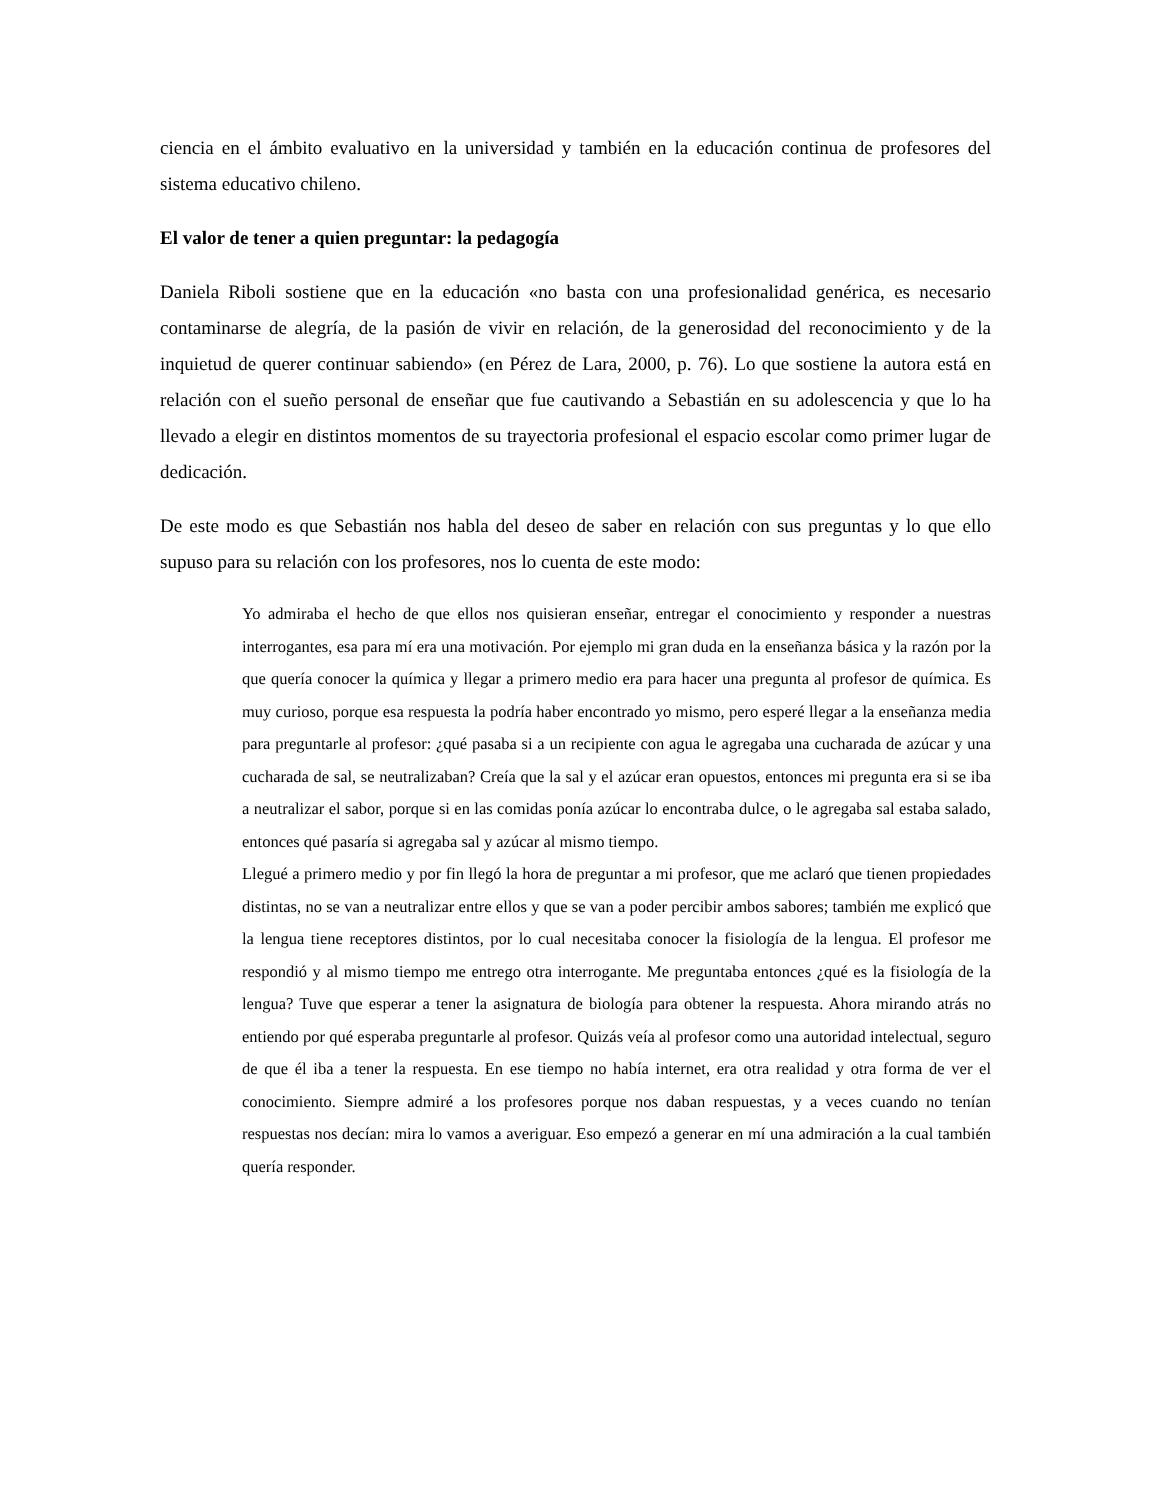ciencia en el ámbito evaluativo en la universidad y también en la educación continua de profesores del sistema educativo chileno.
El valor de tener a quien preguntar: la pedagogía
Daniela Riboli sostiene que en la educación «no basta con una profesionalidad genérica, es necesario contaminarse de alegría, de la pasión de vivir en relación, de la generosidad del reconocimiento y de la inquietud de querer continuar sabiendo» (en Pérez de Lara, 2000, p. 76). Lo que sostiene la autora está en relación con el sueño personal de enseñar que fue cautivando a Sebastián en su adolescencia y que lo ha llevado a elegir en distintos momentos de su trayectoria profesional el espacio escolar como primer lugar de dedicación.
De este modo es que Sebastián nos habla del deseo de saber en relación con sus preguntas y lo que ello supuso para su relación con los profesores, nos lo cuenta de este modo:
Yo admiraba el hecho de que ellos nos quisieran enseñar, entregar el conocimiento y responder a nuestras interrogantes, esa para mí era una motivación. Por ejemplo mi gran duda en la enseñanza básica y la razón por la que quería conocer la química y llegar a primero medio era para hacer una pregunta al profesor de química. Es muy curioso, porque esa respuesta la podría haber encontrado yo mismo, pero esperé llegar a la enseñanza media para preguntarle al profesor: ¿qué pasaba si a un recipiente con agua le agregaba una cucharada de azúcar y una cucharada de sal, se neutralizaban? Creía que la sal y el azúcar eran opuestos, entonces mi pregunta era si se iba a neutralizar el sabor, porque si en las comidas ponía azúcar lo encontraba dulce, o le agregaba sal estaba salado, entonces qué pasaría si agregaba sal y azúcar al mismo tiempo.
Llegué a primero medio y por fin llegó la hora de preguntar a mi profesor, que me aclaró que tienen propiedades distintas, no se van a neutralizar entre ellos y que se van a poder percibir ambos sabores; también me explicó que la lengua tiene receptores distintos, por lo cual necesitaba conocer la fisiología de la lengua. El profesor me respondió y al mismo tiempo me entrego otra interrogante. Me preguntaba entonces ¿qué es la fisiología de la lengua? Tuve que esperar a tener la asignatura de biología para obtener la respuesta. Ahora mirando atrás no entiendo por qué esperaba preguntarle al profesor. Quizás veía al profesor como una autoridad intelectual, seguro de que él iba a tener la respuesta. En ese tiempo no había internet, era otra realidad y otra forma de ver el conocimiento. Siempre admiré a los profesores porque nos daban respuestas, y a veces cuando no tenían respuestas nos decían: mira lo vamos a averiguar. Eso empezó a generar en mí una admiración a la cual también quería responder.